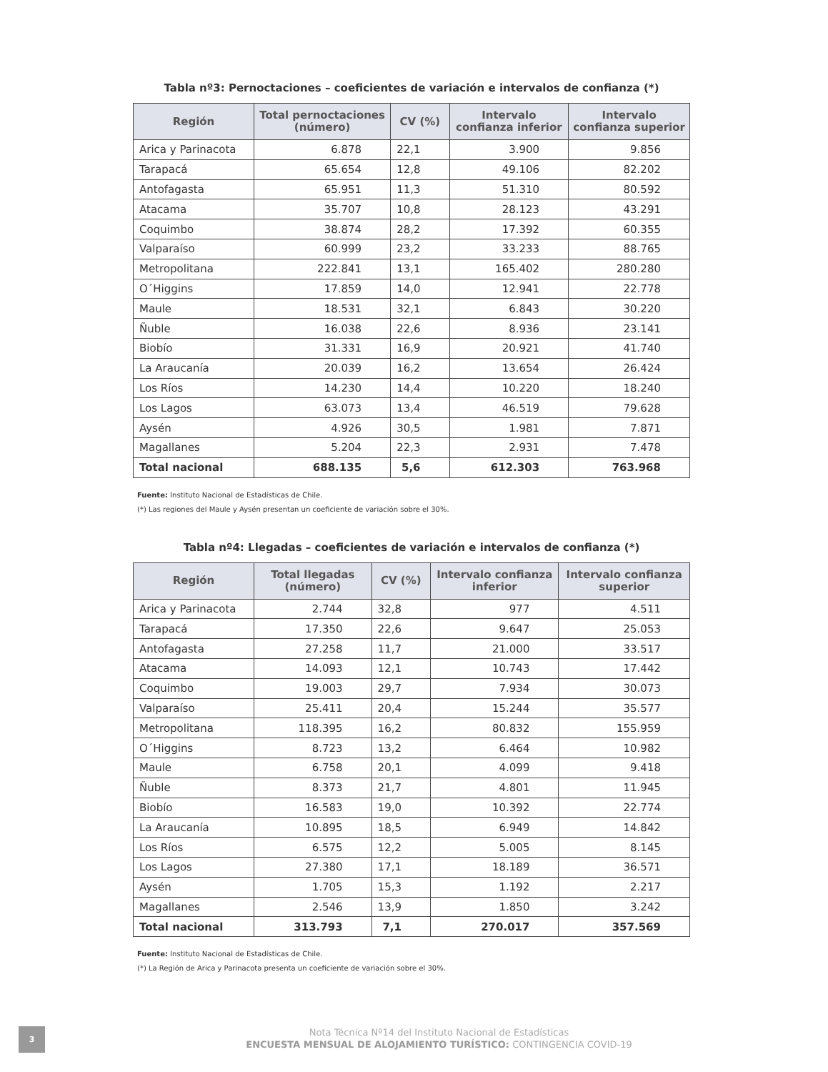Tabla nº3: Pernoctaciones – coeficientes de variación e intervalos de confianza (*)
| Región | Total pernoctaciones (número) | CV (%) | Intervalo confianza inferior | Intervalo confianza superior |
| --- | --- | --- | --- | --- |
| Arica y Parinacota | 6.878 | 22,1 | 3.900 | 9.856 |
| Tarapacá | 65.654 | 12,8 | 49.106 | 82.202 |
| Antofagasta | 65.951 | 11,3 | 51.310 | 80.592 |
| Atacama | 35.707 | 10,8 | 28.123 | 43.291 |
| Coquimbo | 38.874 | 28,2 | 17.392 | 60.355 |
| Valparaíso | 60.999 | 23,2 | 33.233 | 88.765 |
| Metropolitana | 222.841 | 13,1 | 165.402 | 280.280 |
| O´Higgins | 17.859 | 14,0 | 12.941 | 22.778 |
| Maule | 18.531 | 32,1 | 6.843 | 30.220 |
| Ñuble | 16.038 | 22,6 | 8.936 | 23.141 |
| Biobío | 31.331 | 16,9 | 20.921 | 41.740 |
| La Araucanía | 20.039 | 16,2 | 13.654 | 26.424 |
| Los Ríos | 14.230 | 14,4 | 10.220 | 18.240 |
| Los Lagos | 63.073 | 13,4 | 46.519 | 79.628 |
| Aysén | 4.926 | 30,5 | 1.981 | 7.871 |
| Magallanes | 5.204 | 22,3 | 2.931 | 7.478 |
| Total nacional | 688.135 | 5,6 | 612.303 | 763.968 |
Fuente: Instituto Nacional de Estadísticas de Chile.
(*) Las regiones del Maule y Aysén presentan un coeficiente de variación sobre el 30%.
Tabla nº4: Llegadas – coeficientes de variación e intervalos de confianza (*)
| Región | Total llegadas (número) | CV (%) | Intervalo confianza inferior | Intervalo confianza superior |
| --- | --- | --- | --- | --- |
| Arica y Parinacota | 2.744 | 32,8 | 977 | 4.511 |
| Tarapacá | 17.350 | 22,6 | 9.647 | 25.053 |
| Antofagasta | 27.258 | 11,7 | 21.000 | 33.517 |
| Atacama | 14.093 | 12,1 | 10.743 | 17.442 |
| Coquimbo | 19.003 | 29,7 | 7.934 | 30.073 |
| Valparaíso | 25.411 | 20,4 | 15.244 | 35.577 |
| Metropolitana | 118.395 | 16,2 | 80.832 | 155.959 |
| O´Higgins | 8.723 | 13,2 | 6.464 | 10.982 |
| Maule | 6.758 | 20,1 | 4.099 | 9.418 |
| Ñuble | 8.373 | 21,7 | 4.801 | 11.945 |
| Biobío | 16.583 | 19,0 | 10.392 | 22.774 |
| La Araucanía | 10.895 | 18,5 | 6.949 | 14.842 |
| Los Ríos | 6.575 | 12,2 | 5.005 | 8.145 |
| Los Lagos | 27.380 | 17,1 | 18.189 | 36.571 |
| Aysén | 1.705 | 15,3 | 1.192 | 2.217 |
| Magallanes | 2.546 | 13,9 | 1.850 | 3.242 |
| Total nacional | 313.793 | 7,1 | 270.017 | 357.569 |
Fuente: Instituto Nacional de Estadísticas de Chile.
(*) La Región de Arica y Parinacota presenta un coeficiente de variación sobre el 30%.
3
Nota Técnica Nº14 del Instituto Nacional de Estadísticas
ENCUESTA MENSUAL DE ALOJAMIENTO TURÍSTICO: CONTINGENCIA COVID-19